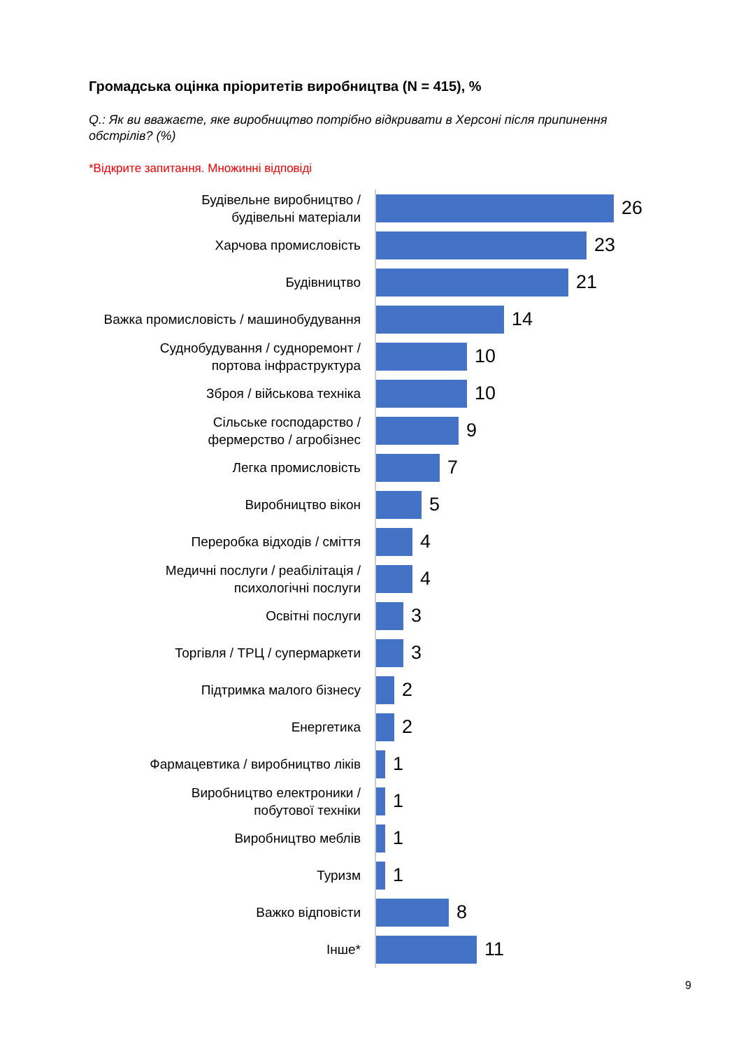Громадська оцінка пріоритетів виробництва (N = 415), %
Q.: Як ви вважаєте, яке виробництво потрібно відкривати в Херсоні після припинення обстрілів? (%)
*Відкрите запитання. Множинні відповіді
Будівельне виробництво /
будівельні матеріали
26
Харчова промисловість
23
Будівництво
21
Важка промисловість / машинобудування
14
Суднобудування / судноремонт /
портова інфраструктура
10
Зброя / військова техніка
10
Сільське господарство /
фермерство / агробізнес
9
Легка промисловість
7
Виробництво вікон
5
Переробка відходів / сміття
4
Медичні послуги / реабілітація /
психологічні послуги
4
Освітні послуги
3
Торгівля / ТРЦ / супермаркети
3
Підтримка малого бізнесу
2
Енергетика
2
Фармацевтика / виробництво ліків
1
Виробництво електроники /
побутової техніки
1
Виробництво меблів
1
Туризм
1
Важко відповісти
8
Інше*
11
9